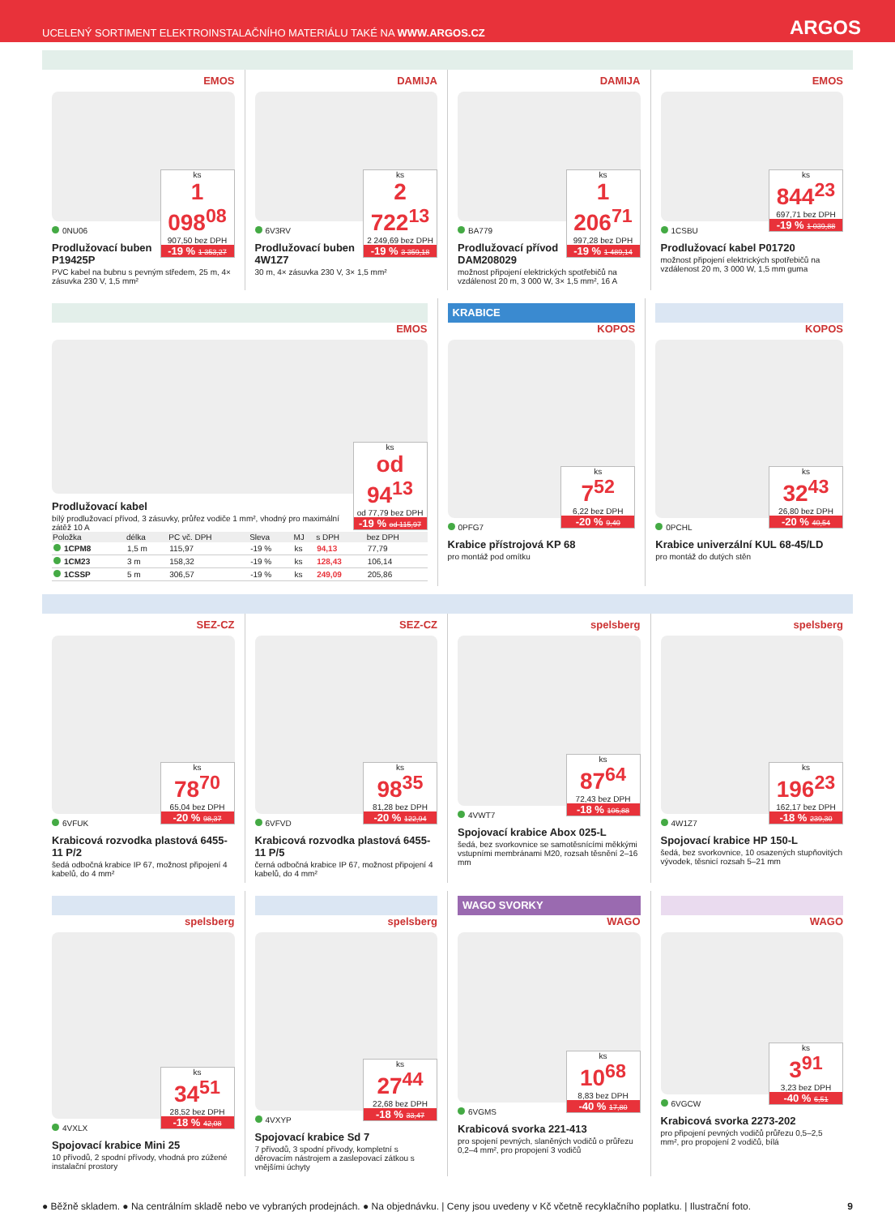UCELENÝ SORTIMENT ELEKTROINSTALAČNÍHO MATERIÁLU TAKÉ NA WWW.ARGOS.CZ ARGOS
EMOS
ks
1 098<sup>08</sup>
907,50 bez DPH
-19 % 1 353,27
0NU06
Prodlužovací buben P19425P
PVC kabel na bubnu s pevným středem, 25 m, 4× zásuvka 230 V, 1,5 mm²
DAMIJA
ks
2 722<sup>13</sup>
2 249,69 bez DPH
-19 % 3 359,18
6V3RV
Prodlužovací buben 4W1Z7
30 m, 4× zásuvka 230 V, 3× 1,5 mm²
DAMIJA
ks
1 206<sup>71</sup>
997,28 bez DPH
-19 % 1 489,14
BA779
Prodlužovací přívod DAM208029
možnost připojení elektrických spotřebičů na vzdálenost 20 m, 3 000 W, 3× 1,5 mm², 16 A
EMOS
ks
844<sup>23</sup>
697,71 bez DPH
-19 % 1 039,88
1CSBU
Prodlužovací kabel P01720
možnost připojení elektrických spotřebičů na vzdálenost 20 m, 3 000 W, 1,5 mm guma
EMOS
ks
od 94<sup>13</sup>
od 77,79 bez DPH
-19 % od 115,97
Prodlužovací kabel
bílý prodlužovací přívod, 3 zásuvky, průřez vodiče 1 mm², vhodný pro maximální zátěž 10 A
| Položka | délka | PC vč. DPH | Sleva | MJ | s DPH | bez DPH |
| --- | --- | --- | --- | --- | --- | --- |
| 1CPM8 | 1,5 m | 115,97 | -19 % | ks | 94,13 | 77,79 |
| 1CM23 | 3 m | 158,32 | -19 % | ks | 128,43 | 106,14 |
| 1CSSP | 5 m | 306,57 | -19 % | ks | 249,09 | 205,86 |
KRABICE
KOPOS
ks
7<sup>52</sup>
6,22 bez DPH
-20 % 9,40
0PFG7
Krabice přístrojová KP 68
pro montáž pod omítku
KOPOS
ks
32<sup>43</sup>
26,80 bez DPH
-20 % 40,54
0PCHL
Krabice univerzální KUL 68-45/LD
pro montáž do dutých stěn
SEZ-CZ
ks
78<sup>70</sup>
65,04 bez DPH
-20 % 98,37
6VFUK
Krabicová rozvodka plastová 6455-11 P/2
šedá odbočná krabice IP 67, možnost připojení 4 kabelů, do 4 mm²
SEZ-CZ
ks
98<sup>35</sup>
81,28 bez DPH
-20 % 122,94
6VFVD
Krabicová rozvodka plastová 6455-11 P/5
černá odbočná krabice IP 67, možnost připojení 4 kabelů, do 4 mm²
spelsberg
ks
87<sup>64</sup>
72,43 bez DPH
-18 % 106,88
4VWT7
Spojovací krabice Abox 025-L
šedá, bez svorkovnice se samotěsnícími měkkými vstupními membránami M20, rozsah těsnění 2–16 mm
spelsberg
ks
196<sup>23</sup>
162,17 bez DPH
-18 % 239,30
4W1Z7
Spojovací krabice HP 150-L
šedá, bez svorkovnice, 10 osazených stupňovitých vývodek, těsnicí rozsah 5–21 mm
spelsberg
ks
34<sup>51</sup>
28,52 bez DPH
-18 % 42,08
4VXLX
Spojovací krabice Mini 25
10 přívodů, 2 spodní přívody, vhodná pro zúžené instalační prostory
spelsberg
ks
27<sup>44</sup>
22,68 bez DPH
-18 % 33,47
4VXYP
Spojovací krabice Sd 7
7 přívodů, 3 spodní přívody, kompletní s děrovacím nástrojem a zaslepovací zátkou s vnějšími úchyty
WAGO SVORKY
WAGO
ks
10<sup>68</sup>
8,83 bez DPH
-40 % 17,80
6VGMS
Krabicová svorka 221-413
pro spojení pevných, slaněných vodičů o průřezu 0,2–4 mm², pro propojení 3 vodičů
WAGO
ks
3<sup>91</sup>
3,23 bez DPH
-40 % 6,51
6VGCW
Krabicová svorka 2273-202
pro připojení pevných vodičů průřezu 0,5–2,5 mm², pro propojení 2 vodičů, bílá
● Běžně skladem. ● Na centrálním skladě nebo ve vybraných prodejnách. ● Na objednávku. | Ceny jsou uvedeny v Kč včetně recyklačního poplatku. | Ilustrační foto. 9